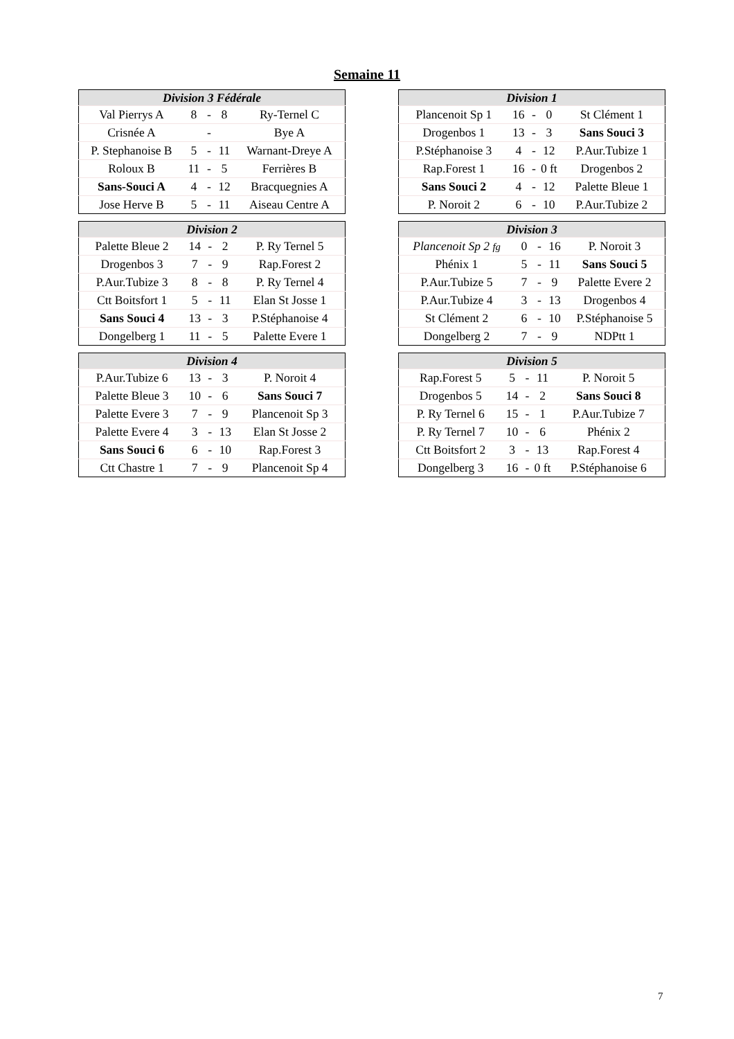Semaine 11
| Division 3 Fédérale | | | | |
| --- | --- | --- | --- | --- |
| Val Pierrys A | 8 | - | 8 | Ry-Ternel C |
| Crisnée A | | - | | Bye A |
| P. Stephanoise B | 5 | - | 11 | Warnant-Dreye A |
| Roloux B | 11 | - | 5 | Ferrières B |
| Sans-Souci A | 4 | - | 12 | Bracquegnies A |
| Jose Herve B | 5 | - | 11 | Aiseau Centre A |
| Division 1 | | | | |
| --- | --- | --- | --- | --- |
| Plancenoit Sp 1 | 16 | - | 0 | St Clément 1 |
| Drogenbos 1 | 13 | - | 3 | Sans Souci 3 |
| P.Stéphanoise 3 | 4 | - | 12 | P.Aur.Tubize 1 |
| Rap.Forest 1 | 16 | - | 0 ft | Drogenbos 2 |
| Sans Souci 2 | 4 | - | 12 | Palette Bleue 1 |
| P. Noroit 2 | 6 | - | 10 | P.Aur.Tubize 2 |
| Division 2 | | | | |
| --- | --- | --- | --- | --- |
| Palette Bleue 2 | 14 | - | 2 | P. Ry Ternel 5 |
| Drogenbos 3 | 7 | - | 9 | Rap.Forest 2 |
| P.Aur.Tubize 3 | 8 | - | 8 | P. Ry Ternel 4 |
| Ctt Boitsfort 1 | 5 | - | 11 | Elan St Josse 1 |
| Sans Souci 4 | 13 | - | 3 | P.Stéphanoise 4 |
| Dongelberg 1 | 11 | - | 5 | Palette Evere 1 |
| Division 3 | | | | |
| --- | --- | --- | --- | --- |
| Plancenoit Sp 2 fg | 0 | - | 16 | P. Noroit 3 |
| Phénix 1 | 5 | - | 11 | Sans Souci 5 |
| P.Aur.Tubize 5 | 7 | - | 9 | Palette Evere 2 |
| P.Aur.Tubize 4 | 3 | - | 13 | Drogenbos 4 |
| St Clément 2 | 6 | - | 10 | P.Stéphanoise 5 |
| Dongelberg 2 | 7 | - | 9 | NDPtt 1 |
| Division 4 | | | | |
| --- | --- | --- | --- | --- |
| P.Aur.Tubize 6 | 13 | - | 3 | P. Noroit 4 |
| Palette Bleue 3 | 10 | - | 6 | Sans Souci 7 |
| Palette Evere 3 | 7 | - | 9 | Plancenoit Sp 3 |
| Palette Evere 4 | 3 | - | 13 | Elan St Josse 2 |
| Sans Souci 6 | 6 | - | 10 | Rap.Forest 3 |
| Ctt Chastre 1 | 7 | - | 9 | Plancenoit Sp 4 |
| Division 5 | | | | |
| --- | --- | --- | --- | --- |
| Rap.Forest 5 | 5 | - | 11 | P. Noroit 5 |
| Drogenbos 5 | 14 | - | 2 | Sans Souci 8 |
| P. Ry Ternel 6 | 15 | - | 1 | P.Aur.Tubize 7 |
| P. Ry Ternel 7 | 10 | - | 6 | Phénix 2 |
| Ctt Boitsfort 2 | 3 | - | 13 | Rap.Forest 4 |
| Dongelberg 3 | 16 | - | 0 ft | P.Stéphanoise 6 |
7